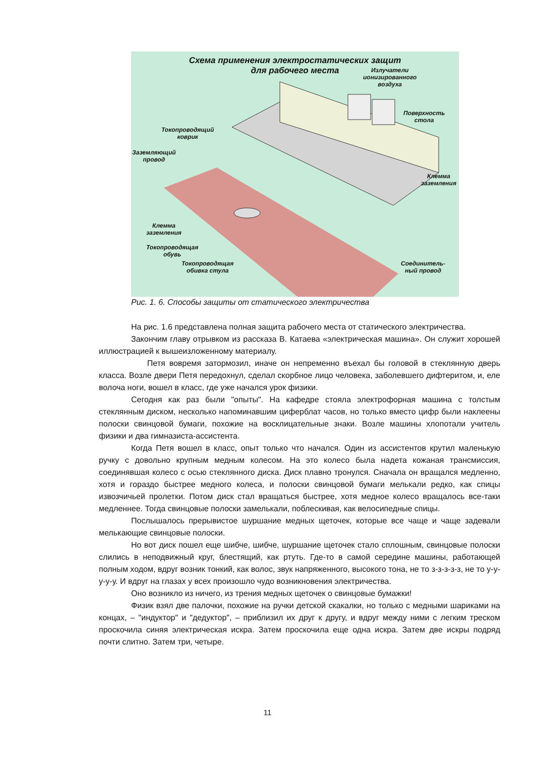Схема применения электростатических защит
для рабочего места
Излучатели
ионизированного
воздуха
Поверхность
стола
Токопроводящий
коврик
Заземляющий
провод
Клемма заземления
Клемма
заземления
Токопроводящая
обувь
Токопроводящая
обивка стула
Соединитель-
ный провод
Рис. 1. 6. Способы защиты от статического электричества
На рис. 1.6 представлена полная защита рабочего места от статического электричества.
Закончим главу отрывком из рассказа В. Катаева «электрическая машина». Он служит хорошей иллюстрацией к вышеизложенному материалу.
Петя вовремя затормозил, иначе он непременно въехал бы головой в стеклянную дверь класса. Возле двери Петя передохнул, сделал скорбное лицо человека, заболевшего дифтеритом, и, еле волоча ноги, вошел в класс, где уже начался урок физики.
Сегодня как раз были "опыты". На кафедре стояла электрофорная машина с толстым стеклянным диском, несколько напоминавшим циферблат часов, но только вместо цифр были наклеены полоски свинцовой бумаги, похожие на восклицательные знаки. Возле машины хлопотали учитель физики и два гимназиста-ассистента.
Когда Петя вошел в класс, опыт только что начался. Один из ассистентов крутил маленькую ручку с довольно крупным медным колесом. На это колесо была надета кожаная трансмиссия, соединявшая колесо с осью стеклянного диска. Диск плавно тронулся. Сначала он вращался медленно, хотя и гораздо быстрее медного колеса, и полоски свинцовой бумаги мелькали редко, как спицы извозчичьей пролетки. Потом диск стал вращаться быстрее, хотя медное колесо вращалось все-таки медленнее. Тогда свинцовые полоски замелькали, поблескивая, как велосипедные спицы.
Послышалось прерывистое шуршание медных щеточек, которые все чаще и чаще задевали мелькающие свинцовые полоски.
Но вот диск пошел еще шибче, шибче, шуршание щеточек стало сплошным, свинцовые полоски слились в неподвижный круг, блестящий, как ртуть. Где-то в самой середине машины, работающей полным ходом, вдруг возник тонкий, как волос, звук напряженного, высокого тона, не то з-з-з-з-з, не то у-у-у-у-у. И вдруг на глазах у всех произошло чудо возникновения электричества.
Оно возникло из ничего, из трения медных щеточек о свинцовые бумажки!
Физик взял две палочки, похожие на ручки детской скакалки, но только с медными шариками на концах, – "индуктор" и "дедуктор", – приблизил их друг к другу, и вдруг между ними с легким треском проскочила синяя электрическая искра. Затем проскочила еще одна искра. Затем две искры подряд почти слитно. Затем три, четыре.
11